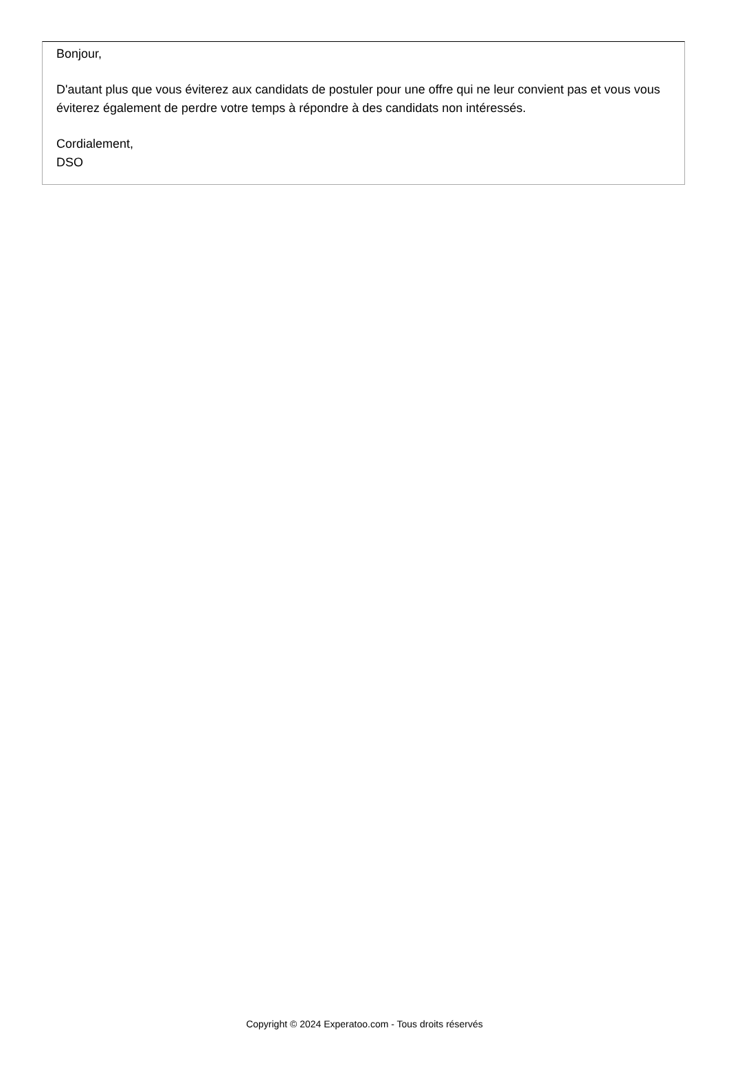Bonjour,
D'autant plus que vous éviterez aux candidats de postuler pour une offre qui ne leur convient pas et vous vous éviterez également de perdre votre temps à répondre à des candidats non intéressés.
Cordialement,
DSO
Copyright © 2024 Experatoo.com - Tous droits réservés